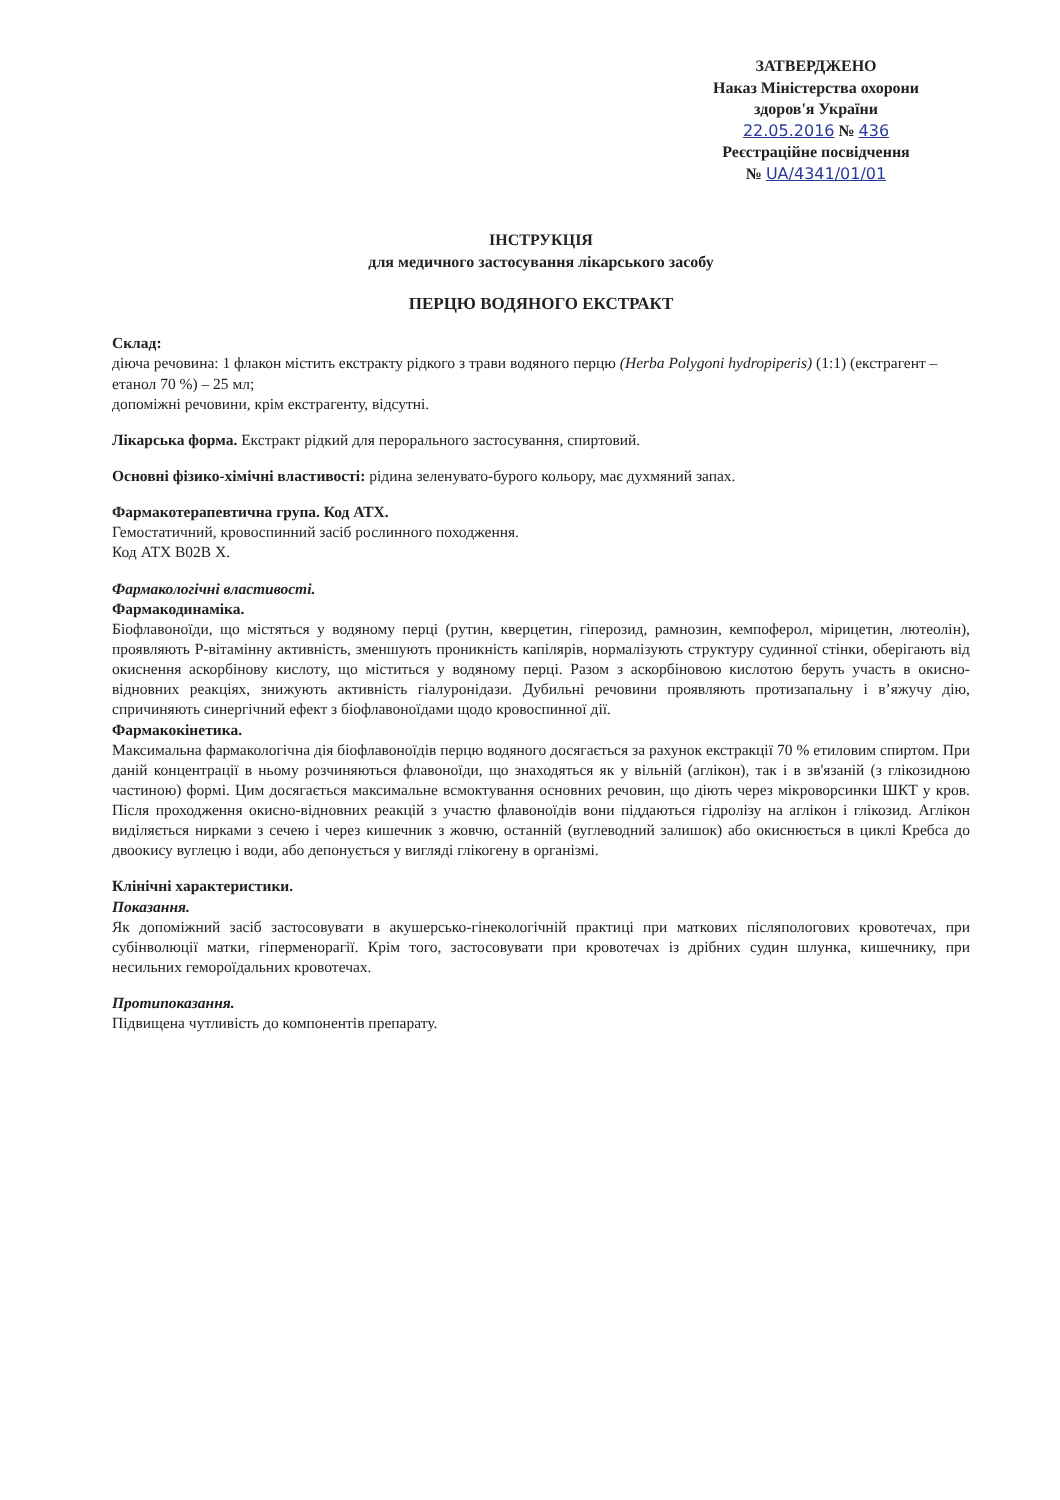ЗАТВЕРДЖЕНО
Наказ Міністерства охорони
здоров'я України
22.05.2016 № 436
Реєстраційне посвідчення
№ UA/4341/01/01
ІНСТРУКЦІЯ
для медичного застосування лікарського засобу
ПЕРЦЮ ВОДЯНОГО ЕКСТРАКТ
Склад:
діюча речовина: 1 флакон містить екстракту рідкого з трави водяного перцю (Herba Polygoni hydropiperis) (1:1) (екстрагент – етанол 70 %) – 25 мл;
допоміжні речовини, крім екстрагенту, відсутні.
Лікарська форма. Екстракт рідкий для перорального застосування, спиртовий.
Основні фізико-хімічні властивості: рідина зеленувато-бурого кольору, має духмяний запах.
Фармакотерапевтична група. Код АТХ.
Гемостатичний, кровоспинний засіб рослинного походження.
Код АТХ B02B X.
Фармакологічні властивості.
Фармакодинаміка.
Біофлавоноїди, що містяться у водяному перці (рутин, кверцетин, гіперозид, рамнозин, кемпоферол, мірицетин, лютеолін), проявляють Р-вітамінну активність, зменшують проникність капілярів, нормалізують структуру судинної стінки, оберігають від окиснення аскорбінову кислоту, що міститься у водяному перці. Разом з аскорбіновою кислотою беруть участь в окисно-відновних реакціях, знижують активність гіалуронідази. Дубильні речовини проявляють протизапальну і в’яжучу дію, спричиняють синергічний ефект з біофлавоноїдами щодо кровоспинної дії.
Фармакокінетика.
Максимальна фармакологічна дія біофлавоноїдів перцю водяного досягається за рахунок екстракції 70 % етиловим спиртом. При даній концентрації в ньому розчиняються флавоноїди, що знаходяться як у вільній (аглікон), так і в зв'язаній (з глікозидною частиною) формі. Цим досягається максимальне всмоктування основних речовин, що діють через мікроворсинки ШКТ у кров. Після проходження окисно-відновних реакцій з участю флавоноїдів вони піддаються гідролізу на аглікон і глікозид. Аглікон виділяється нирками з сечею і через кишечник з жовчю, останній (вуглеводний залишок) або окиснюється в циклі Кребса до двоокису вуглецю і води, або депонується у вигляді глікогену в організмі.
Клінічні характеристики.
Показання.
Як допоміжний засіб застосовувати в акушерсько-гінекологічній практиці при маткових післяпологових кровотечах, при субінволюції матки, гіперменорагії. Крім того, застосовувати при кровотечах із дрібних судин шлунка, кишечнику, при несильних геморoїдальних кровотечах.
Протипоказання.
Підвищена чутливість до компонентів препарату.